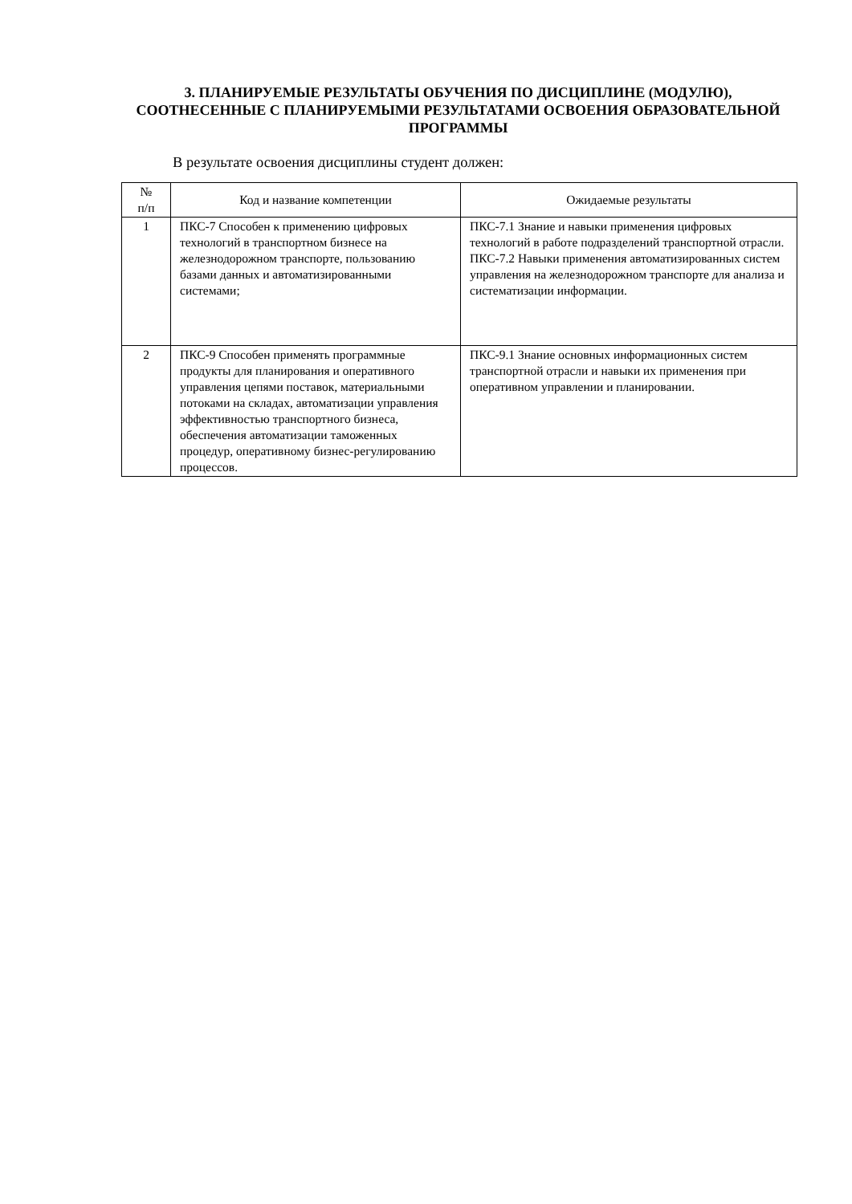3. ПЛАНИРУЕМЫЕ РЕЗУЛЬТАТЫ ОБУЧЕНИЯ ПО ДИСЦИПЛИНЕ (МОДУЛЮ), СООТНЕСЕННЫЕ С ПЛАНИРУЕМЫМИ РЕЗУЛЬТАТАМИ ОСВОЕНИЯ ОБРАЗОВАТЕЛЬНОЙ ПРОГРАММЫ
В результате освоения дисциплины студент должен:
| № п/п | Код и название компетенции | Ожидаемые результаты |
| --- | --- | --- |
| 1 | ПКС-7 Способен к применению цифровых технологий в транспортном бизнесе на железнодорожном транспорте, пользованию базами данных и автоматизированными системами; | ПКС-7.1 Знание и навыки применения цифровых технологий в работе подразделений транспортной отрасли. ПКС-7.2 Навыки применения автоматизированных систем управления на железнодорожном транспорте для анализа и систематизации информации. |
| 2 | ПКС-9 Способен применять программные продукты для планирования и оперативного управления цепями поставок, материальными потоками на складах, автоматизации управления эффективностью транспортного бизнеса, обеспечения автоматизации таможенных процедур, оперативному бизнес-регулированию процессов. | ПКС-9.1 Знание основных информационных систем транспортной отрасли и навыки их применения при оперативном управлении и планировании. |